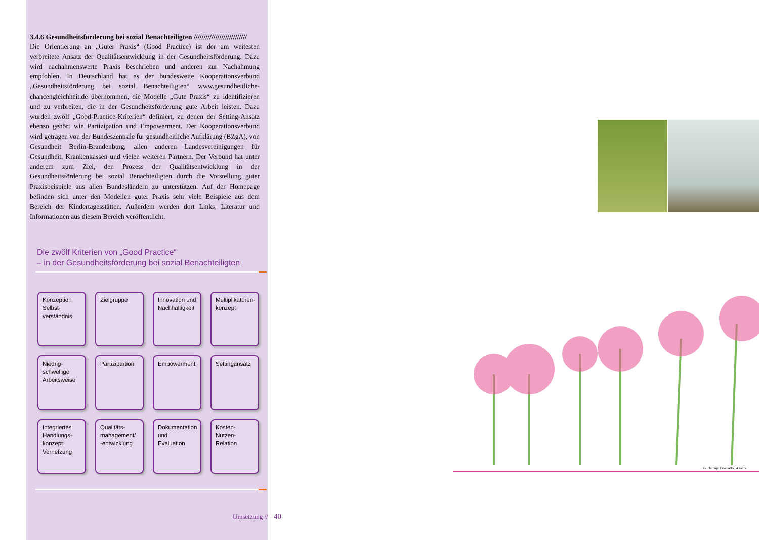3.4.6 Gesundheitsförderung bei sozial Benachteiligten ///////////////////////////
Die Orientierung an „Guter Praxis“ (Good Practice) ist der am weitesten verbreitete Ansatz der Qualitätsentwicklung in der Gesundheitsförderung. Dazu wird nachahmenswerte Praxis beschrieben und anderen zur Nachahmung empfohlen. In Deutschland hat es der bundesweite Kooperationsverbund „Gesundheitsförderung bei sozial Benachteiligten“ www.gesundheitliche-chancengleichheit.de übernommen, die Modelle „Gute Praxis“ zu identifizieren und zu verbreiten, die in der Gesundheitsförderung gute Arbeit leisten. Dazu wurden zwölf „Good-Practice-Kriterien“ definiert, zu denen der Setting-Ansatz ebenso gehört wie Partizipation und Empowerment. Der Kooperationsverbund wird getragen von der Bundeszentrale für gesundheitliche Aufklärung (BZgA), von Gesundheit Berlin-Brandenburg, allen anderen Landesvereinigungen für Gesundheit, Krankenkassen und vielen weiteren Partnern. Der Verbund hat unter anderem zum Ziel, den Prozess der Qualitätsentwicklung in der Gesundheitsförderung bei sozial Benachteiligten durch die Vorstellung guter Praxisbeispiele aus allen Bundesländern zu unterstützen. Auf der Homepage befinden sich unter den Modellen guter Praxis sehr viele Beispiele aus dem Bereich der Kindertagesstätten. Außerdem werden dort Links, Literatur und Informationen aus diesem Bereich veröffentlicht.
Die zwölf Kriterien von „Good Practice“
– in der Gesundheitsförderung bei sozial Benachteiligten
Konzeption Selbst-verständnis
Zielgruppe
Innovation und Nachhaltigkeit
Multiplikatoren-konzept
Niedrig-schwellige Arbeitsweise
Partizipartion
Empowerment
Settingansatz
Integriertes Handlungs-konzept Vernetzung
Qualitäts-management/ -entwicklung
Dokumentation und Evaluation
Kosten-Nutzen-Relation
Umsetzung // 40
Zeichnung: Friederike, 4 Jahre